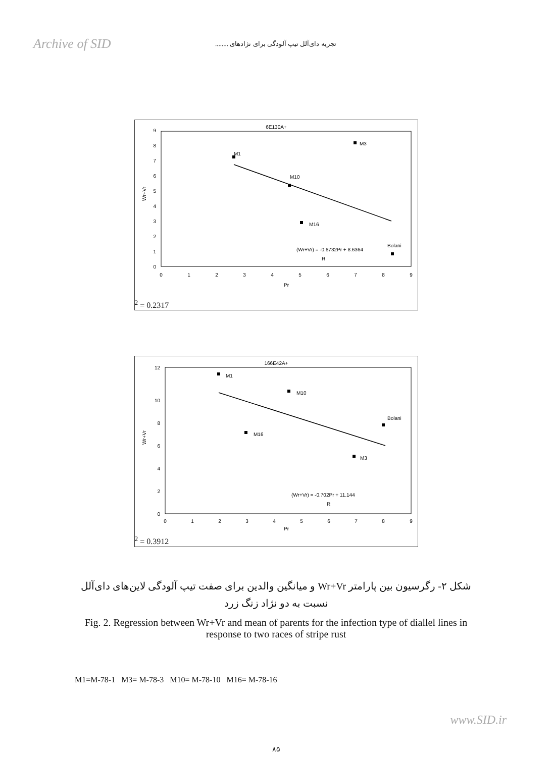Archive of SID
تجزیه دای‌آلل تیپ آلودگی برای نژادهای ........
6E130A+
0
1
2
3
4
5
6
7
8
9
0
1
2
3
4
5
6
7
8
9
Pr
Wr+Vr
M3
M1
M10
M16
Bolani
(Wr+Vr) = -0.6732Pr + 8.6364
R2 = 0.2317
166E42A+
0
2
4
6
8
10
12
0
1
2
3
4
5
6
7
8
9
Pr
Wr+Vr
M1
M10
M16
Bolani
M3
(Wr+Vr) = -0.702Pr + 11.144
R2 = 0.3912
شکل ۲- رگرسیون بین پارامتر Wr+Vr و میانگین والدین برای صفت تیپ آلودگی لاین‌های دای‌آلل نسبت به دو نژاد زنگ زرد
Fig. 2. Regression between Wr+Vr and mean of parents for the infection type of diallel lines in response to two races of stripe rust
M1=M-78-1 M3= M-78-3 M10= M-78-10 M16= M-78-16
۸۵
www.SID.ir